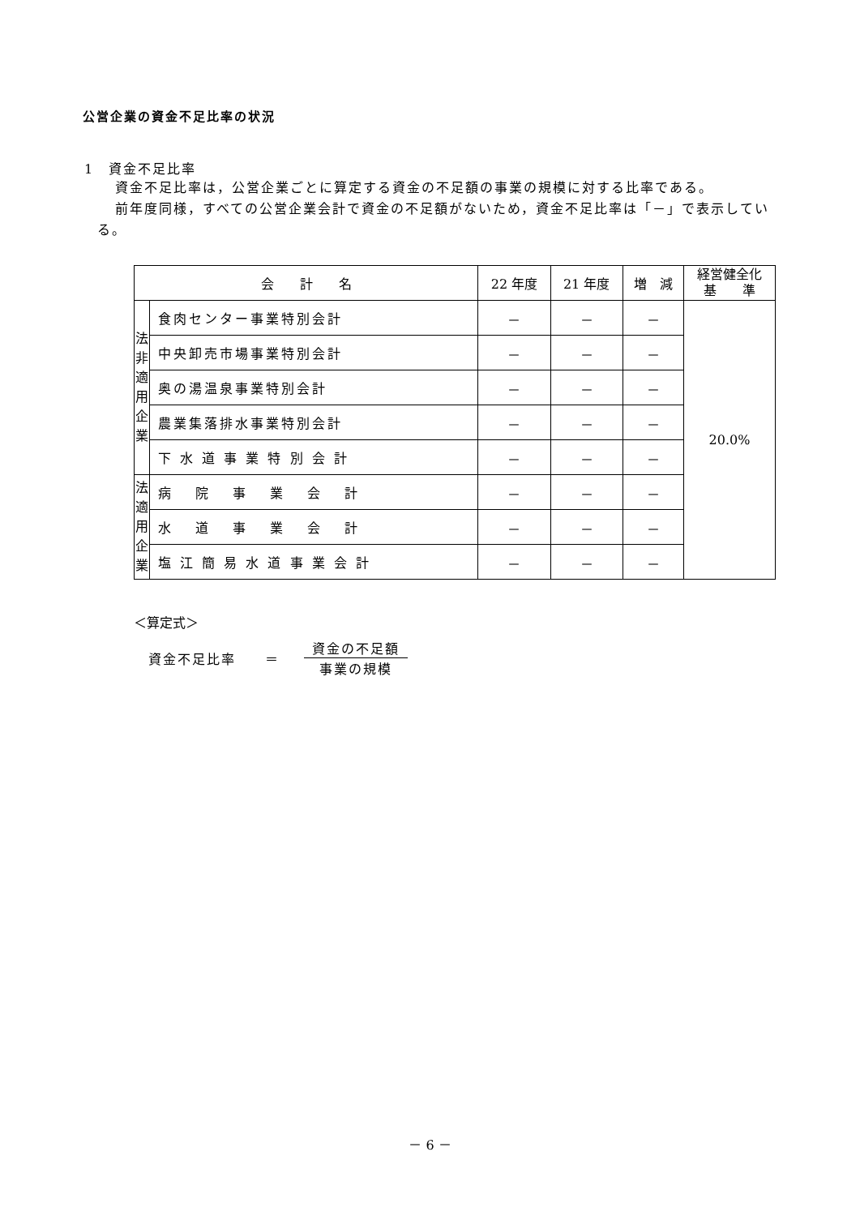公営企業の資金不足比率の状況
1　資金不足比率
資金不足比率は，公営企業ごとに算定する資金の不足額の事業の規模に対する比率である。
前年度同様，すべての公営企業会計で資金の不足額がないため，資金不足比率は「－」で表示している。
| 会 計 名 | | 22 年度 | 21 年度 | 増 減 | 経営健全化 基 準 |
| --- | --- | --- | --- | --- | --- |
| 法 非 適 用 企 業 | 食肉センター事業特別会計 | － | － | － | 20.0% |
| | 中央卸売市場事業特別会計 | － | － | － | |
| | 奥の湯温泉事業特別会計 | － | － | － | |
| | 農業集落排水事業特別会計 | － | － | － | |
| | 下 水 道 事 業 特 別 会 計 | － | － | － | |
| 法 適 用 企 業 | 病 院 事 業 会 計 | － | － | － | |
| | 水 道 事 業 会 計 | － | － | － | |
| | 塩 江 簡 易 水 道 事 業 会 計 | － | － | － | |
＜算定式＞
資金不足比率　　＝ 資金の不足額 事業の規模
－ 6 －